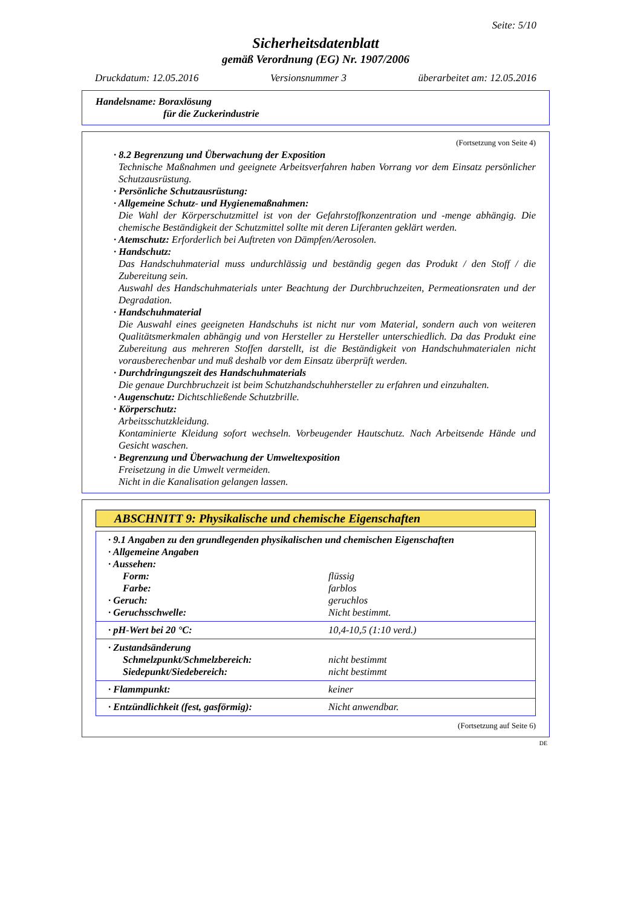Seite: 5/10
Sicherheitsdatenblatt
gemäß Verordnung (EG) Nr. 1907/2006
Druckdatum: 12.05.2016 Versionsnummer 3 überarbeitet am: 12.05.2016
Handelsname: Boraxlösung
für die Zuckerindustrie
(Fortsetzung von Seite 4)
· 8.2 Begrenzung und Überwachung der Exposition
Technische Maßnahmen und geeignete Arbeitsverfahren haben Vorrang vor dem Einsatz persönlicher Schutzausrüstung.
· Persönliche Schutzausrüstung:
· Allgemeine Schutz- und Hygienemaßnahmen:
Die Wahl der Körperschutzmittel ist von der Gefahrstoffkonzentration und -menge abhängig. Die chemische Beständigkeit der Schutzmittel sollte mit deren Liferanten geklärt werden.
· Atemschutz: Erforderlich bei Auftreten von Dämpfen/Aerosolen.
· Handschutz:
Das Handschuhmaterial muss undurchlässig und beständig gegen das Produkt / den Stoff / die Zubereitung sein.
Auswahl des Handschuhmaterials unter Beachtung der Durchbruchzeiten, Permeationsraten und der Degradation.
· Handschuhmaterial
Die Auswahl eines geeigneten Handschuhs ist nicht nur vom Material, sondern auch von weiteren Qualitätsmerkmalen abhängig und von Hersteller zu Hersteller unterschiedlich. Da das Produkt eine Zubereitung aus mehreren Stoffen darstellt, ist die Beständigkeit von Handschuhmaterialen nicht vorausberechenbar und muß deshalb vor dem Einsatz überprüft werden.
· Durchdringungszeit des Handschuhmaterials
Die genaue Durchbruchzeit ist beim Schutzhandschuhhersteller zu erfahren und einzuhalten.
· Augenschutz: Dichtschließende Schutzbrille.
· Körperschutz:
Arbeitsschutzkleidung.
Kontaminierte Kleidung sofort wechseln. Vorbeugender Hautschutz. Nach Arbeitsende Hände und Gesicht waschen.
· Begrenzung und Überwachung der Umweltexposition
Freisetzung in die Umwelt vermeiden.
Nicht in die Kanalisation gelangen lassen.
ABSCHNITT 9: Physikalische und chemische Eigenschaften
| · 9.1 Angaben zu den grundlegenden physikalischen und chemischen Eigenschaften | |
| · Allgemeine Angaben | |
| · Aussehen: | |
| Form: | flüssig |
| Farbe: | farblos |
| · Geruch: | geruchlos |
| · Geruchsschwelle: | Nicht bestimmt. |
| · pH-Wert bei 20 °C: | 10,4-10,5 (1:10 verd.) |
| · Zustandsänderung | |
| Schmelzpunkt/Schmelzbereich: | nicht bestimmt |
| Siedepunkt/Siedebereich: | nicht bestimmt |
| · Flammpunkt: | keiner |
| · Entzündlichkeit (fest, gasförmig): | Nicht anwendbar. |
(Fortsetzung auf Seite 6)
DE